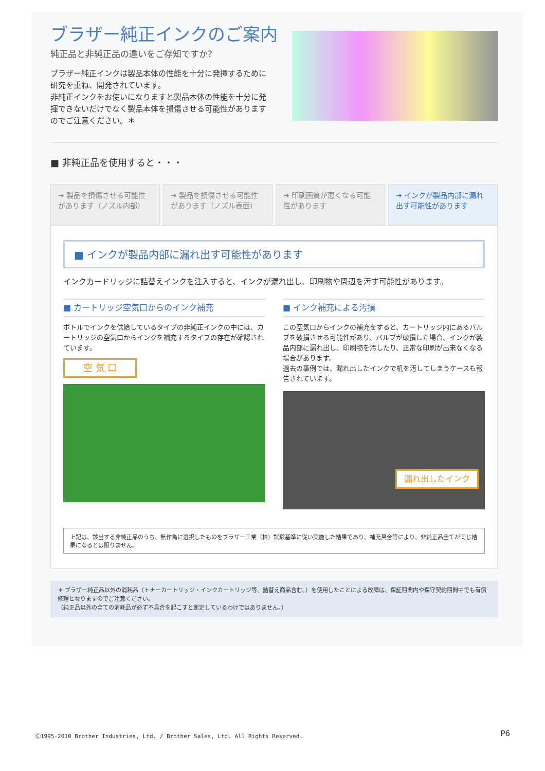ブラザー純正インクのご案内
純正品と非純正品の違いをご存知ですか?
ブラザー純正インクは製品本体の性能を十分に発揮するために研究を重ね、開発されています。
非純正インクをお使いになりますと製品本体の性能を十分に発揮できないだけでなく製品本体を損傷させる可能性がありますのでご注意ください。＊
■ 非純正品を使用すると・・・
➔ 製品を損傷させる可能性があります（ノズル内部）
➔ 製品を損傷させる可能性があります（ノズル表面）
➔ 印刷画質が悪くなる可能性があります
➔ インクが製品内部に漏れ出す可能性があります
■ インクが製品内部に漏れ出す可能性があります
インクカードリッジに詰替えインクを注入すると、インクが漏れ出し、印刷物や周辺を汚す可能性があります。
■ カートリッジ空気口からのインク補充
ボトルでインクを供給しているタイプの非純正インクの中には、カートリッジの空気口からインクを補充するタイプの存在が確認されています。
空 気 口
■ インク補充による汚損
この空気口からインクの補充をすると、カートリッジ内にあるバルブを破損させる可能性があり、バルブが破損した場合、インクが製品内部に漏れ出し、印刷物を汚したり、正常な印刷が出来なくなる場合があります。
過去の事例では、漏れ出したインクで机を汚してしまうケースも報告されています。
漏れ出したインク
上記は、該当する非純正品のうち、無作為に選択したものをブラザー工業（株）試験基準に従い実施した結果であり、補充具合等により、非純正品全てが同じ結果になるとは限りません。
＊ ブラザー純正品以外の消耗品（トナーカートリッジ・インクカートリッジ等。詰替え商品含む。）を使用したことによる故障は、保証期間内や保守契約期間中でも有償修理となりますのでご注意ください。
（純正品以外の全ての消耗品が必ず不具合を起こすと断定しているわけではありません。）
Ⓒ1995-2010 Brother Industries, Ltd. / Brother Sales, Ltd. All Rights Reserved.
P6